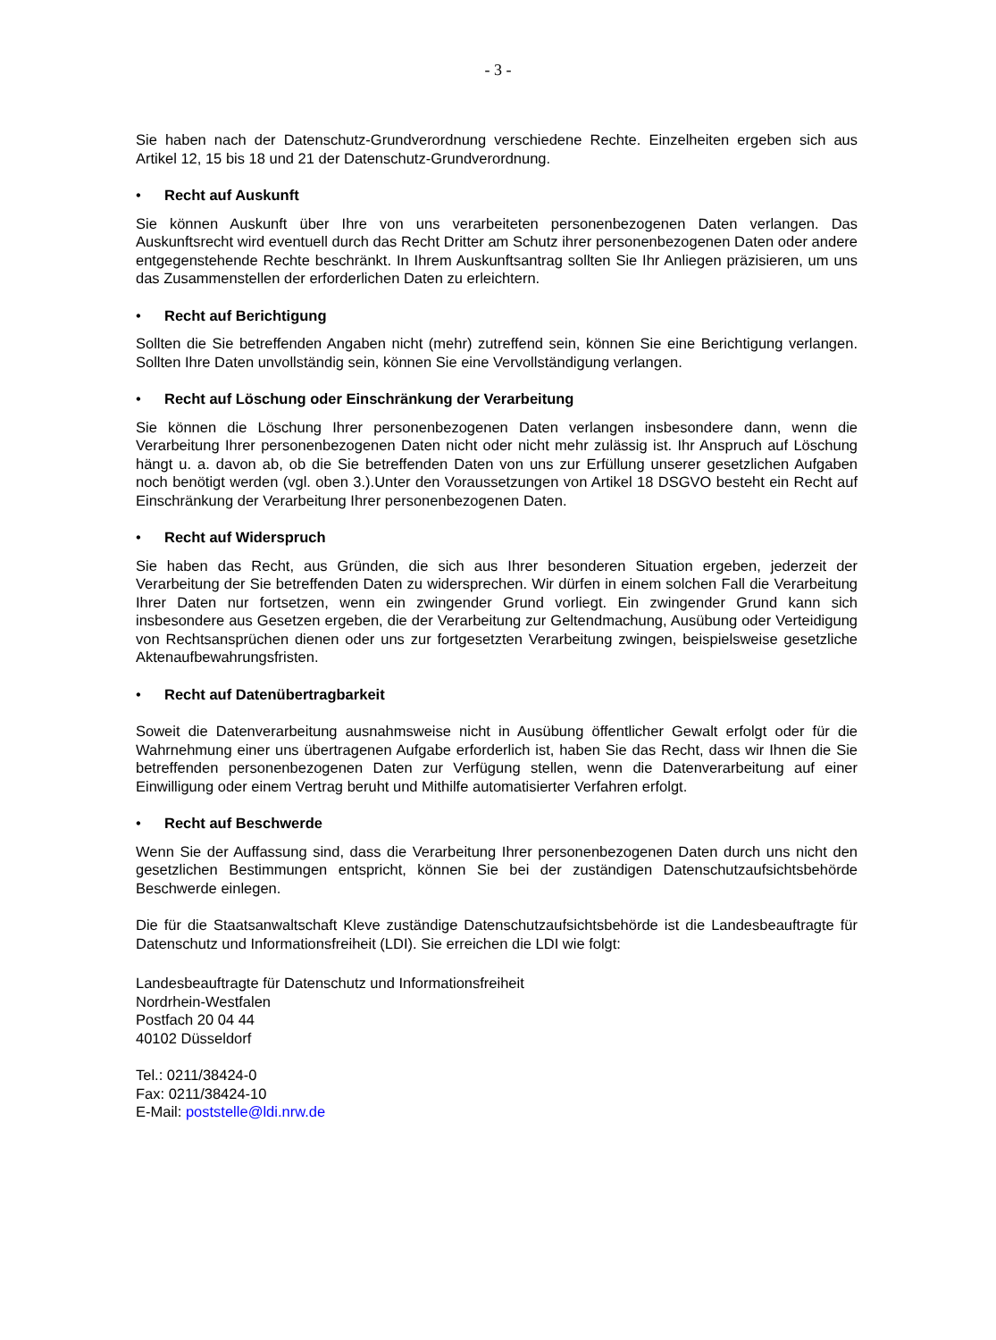- 3 -
Sie haben nach der Datenschutz-Grundverordnung verschiedene Rechte. Einzelheiten ergeben sich aus Artikel 12, 15 bis 18 und 21 der Datenschutz-Grundverordnung.
• Recht auf Auskunft
Sie können Auskunft über Ihre von uns verarbeiteten personenbezogenen Daten verlangen. Das Auskunftsrecht wird eventuell durch das Recht Dritter am Schutz ihrer personenbezogenen Daten oder andere entgegenstehende Rechte beschränkt. In Ihrem Auskunftsantrag sollten Sie Ihr Anliegen präzisieren, um uns das Zusammenstellen der erforderlichen Daten zu erleichtern.
• Recht auf Berichtigung
Sollten die Sie betreffenden Angaben nicht (mehr) zutreffend sein, können Sie eine Berichtigung verlangen. Sollten Ihre Daten unvollständig sein, können Sie eine Vervollständigung verlangen.
• Recht auf Löschung oder Einschränkung der Verarbeitung
Sie können die Löschung Ihrer personenbezogenen Daten verlangen insbesondere dann, wenn die Verarbeitung Ihrer personenbezogenen Daten nicht oder nicht mehr zulässig ist. Ihr Anspruch auf Löschung hängt u. a. davon ab, ob die Sie betreffenden Daten von uns zur Erfüllung unserer gesetzlichen Aufgaben noch benötigt werden (vgl. oben 3.).Unter den Voraussetzungen von Artikel 18 DSGVO besteht ein Recht auf Einschränkung der Verarbeitung Ihrer personenbezogenen Daten.
• Recht auf Widerspruch
Sie haben das Recht, aus Gründen, die sich aus Ihrer besonderen Situation ergeben, jederzeit der Verarbeitung der Sie betreffenden Daten zu widersprechen. Wir dürfen in einem solchen Fall die Verarbeitung Ihrer Daten nur fortsetzen, wenn ein zwingender Grund vorliegt. Ein zwingender Grund kann sich insbesondere aus Gesetzen ergeben, die der Verarbeitung zur Geltendmachung, Ausübung oder Verteidigung von Rechtsansprüchen dienen oder uns zur fortgesetzten Verarbeitung zwingen, beispielsweise gesetzliche Aktenaufbewahrungsfristen.
• Recht auf Datenübertragbarkeit
Soweit die Datenverarbeitung ausnahmsweise nicht in Ausübung öffentlicher Gewalt erfolgt oder für die Wahrnehmung einer uns übertragenen Aufgabe erforderlich ist, haben Sie das Recht, dass wir Ihnen die Sie betreffenden personenbezogenen Daten zur Verfügung stellen, wenn die Datenverarbeitung auf einer Einwilligung oder einem Vertrag beruht und Mithilfe automatisierter Verfahren erfolgt.
• Recht auf Beschwerde
Wenn Sie der Auffassung sind, dass die Verarbeitung Ihrer personenbezogenen Daten durch uns nicht den gesetzlichen Bestimmungen entspricht, können Sie bei der zuständigen Datenschutzaufsichtsbehörde Beschwerde einlegen.
Die für die Staatsanwaltschaft Kleve zuständige Datenschutzaufsichtsbehörde ist die Landesbeauftragte für Datenschutz und Informationsfreiheit (LDI). Sie erreichen die LDI wie folgt:
Landesbeauftragte für Datenschutz und Informationsfreiheit
Nordrhein-Westfalen
Postfach 20 04 44
40102 Düsseldorf
Tel.: 0211/38424-0
Fax: 0211/38424-10
E-Mail: poststelle@ldi.nrw.de